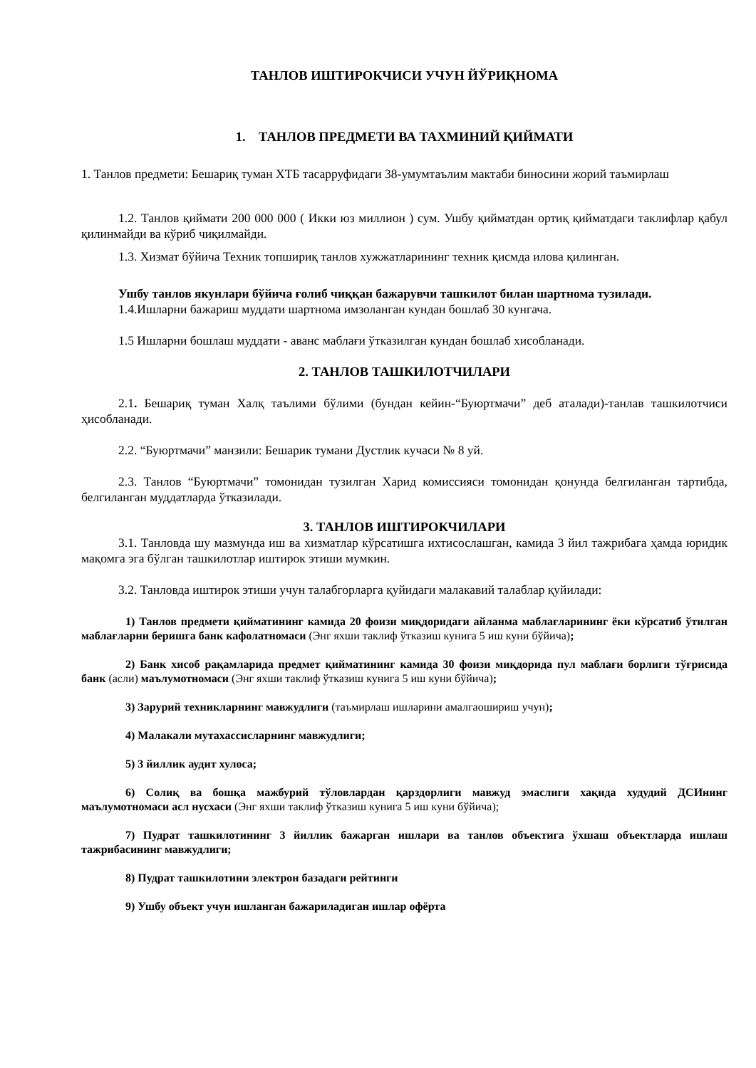ТАНЛОВ ИШТИРОКЧИСИ УЧУН ЙЎРИҚНОМА
1. ТАНЛОВ ПРЕДМЕТИ ВА ТАХМИНИЙ ҚИЙМАТИ
1. Танлов предмети: Бешариқ туман ХТБ тасарруфидаги 38-умумтаълим мактаби биносини жорий таъмирлаш
1.2. Танлов қиймати 200 000 000 ( Икки юз миллион ) сум. Ушбу қийматдан ортиқ қийматдаги таклифлар қабул қилинмайди ва кўриб чиқилмайди.
1.3. Хизмат бўйича Техник топшириқ танлов хужжатларининг техник қисмда илова қилинган.
Ушбу танлов якунлари бўйича ғолиб чиққан бажарувчи ташкилот билан шартнома тузилади.
1.4.Ишларни бажариш муддати шартнома имзоланган кундан бошлаб 30 кунгача.
1.5 Ишларни бошлаш муддати - аванс маблағи ўтказилган кундан бошлаб хисобланади.
2. ТАНЛОВ ТАШКИЛОТЧИЛАРИ
2.1. Бешариқ туман Халқ таълими бўлими (бундан кейин-“Буюртмачи” деб аталади)-танлав ташкилотчиси ҳисобланади.
2.2. “Буюртмачи” манзили: Бешарик тумани Дустлик кучаси № 8 уй.
2.3. Танлов “Буюртмачи” томонидан тузилган Харид комиссияси томонидан қонунда белгиланган тартибда, белгиланган муддатларда ўтказилади.
3. ТАНЛОВ ИШТИРОКЧИЛАРИ
3.1. Танловда шу мазмунда иш ва хизматлар кўрсатишга ихтисослашган, камида 3 йил тажрибага ҳамда юридик мақомга эга бўлган ташкилотлар иштирок этиши мумкин.
3.2. Танловда иштирок этиши учун талабгорларга қуйидаги малакавий талаблар қуйилади:
1) Танлов предмети қийматининг камида 20 фоизи миқдоридаги айланма маблағларининг ёки кўрсатиб ўтилган маблағларни беришга банк кафолатномаси (Энг яхши таклиф ўтказиш кунига 5 иш куни бўйича);
2) Банк хисоб рақамларида предмет қийматининг камида 30 фоизи миқдорида пул маблағи борлиги тўғрисида банк (асли) маълумотномаси (Энг яхши таклиф ўтказиш кунига 5 иш куни бўйича);
3) Зарурий техникларнинг мавжудлиги (таъмирлаш ишларини амалгаошириш учун);
4) Малакали мутахассисларнинг мавжудлиги;
5) 3 йиллик аудит хулоса;
6) Солиқ ва бошқа мажбурий тўловлардан қарздорлиги мавжуд эмаслиги хақида худудий ДСИнинг маълумотномаси асл нусхаси (Энг яхши таклиф ўтказиш кунига 5 иш куни бўйича);
7) Пудрат ташкилотининг 3 йиллик бажарган ишлари ва танлов объектига ўхшаш объектларда ишлаш тажрибасининг мавжудлиги;
8) Пудрат ташкилотини электрон базадаги рейтинги
9) Ушбу объект учун ишланган бажариладиган ишлар офёрта